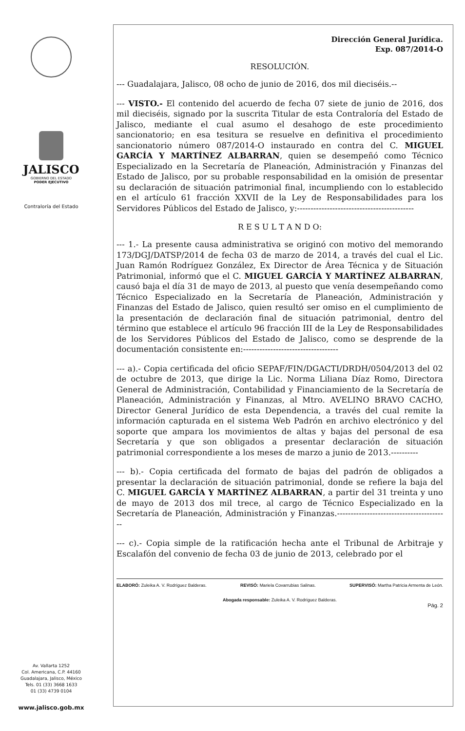JALISCO
GOBIERNO DEL ESTADO
PODER EJECUTIVO
Contraloría del Estado
Av. Vallarta 1252
Col. Americana, C.P. 44160
Guadalajara, Jalisco, México
Tels. 01 (33) 3668 1633
01 (33) 4739 0104
www.jalisco.gob.mx
Dirección General Jurídica.
Exp. 087/2014-O
RESOLUCIÓN.
--- Guadalajara, Jalisco, 08 ocho de junio de 2016, dos mil dieciséis.--
--- VISTO.- El contenido del acuerdo de fecha 07 siete de junio de 2016, dos mil dieciséis, signado por la suscrita Titular de esta Contraloría del Estado de Jalisco, mediante el cual asumo el desahogo de este procedimiento sancionatorio; en esa tesitura se resuelve en definitiva el procedimiento sancionatorio número 087/2014-O instaurado en contra del C. MIGUEL GARCÍA Y MARTÍNEZ ALBARRAN, quien se desempeñó como Técnico Especializado en la Secretaría de Planeación, Administración y Finanzas del Estado de Jalisco, por su probable responsabilidad en la omisión de presentar su declaración de situación patrimonial final, incumpliendo con lo establecido en el artículo 61 fracción XXVII de la Ley de Responsabilidades para los Servidores Públicos del Estado de Jalisco, y:-------------------------------------------
R E S U L T A N D O:
--- 1.- La presente causa administrativa se originó con motivo del memorando 173/DGJ/DATSP/2014 de fecha 03 de marzo de 2014, a través del cual el Lic. Juan Ramón Rodríguez González, Ex Director de Área Técnica y de Situación Patrimonial, informó que el C. MIGUEL GARCÍA Y MARTÍNEZ ALBARRAN, causó baja el día 31 de mayo de 2013, al puesto que venía desempeñando como Técnico Especializado en la Secretaría de Planeación, Administración y Finanzas del Estado de Jalisco, quien resultó ser omiso en el cumplimiento de la presentación de declaración final de situación patrimonial, dentro del término que establece el artículo 96 fracción III de la Ley de Responsabilidades de los Servidores Públicos del Estado de Jalisco, como se desprende de la documentación consistente en:-----------------------------------
--- a).- Copia certificada del oficio SEPAF/FIN/DGACTI/DRDH/0504/2013 del 02 de octubre de 2013, que dirige la Lic. Norma Liliana Díaz Romo, Directora General de Administración, Contabilidad y Financiamiento de la Secretaría de Planeación, Administración y Finanzas, al Mtro. AVELINO BRAVO CACHO, Director General Jurídico de esta Dependencia, a través del cual remite la información capturada en el sistema Web Padrón en archivo electrónico y del soporte que ampara los movimientos de altas y bajas del personal de esa Secretaría y que son obligados a presentar declaración de situación patrimonial correspondiente a los meses de marzo a junio de 2013.----------
--- b).- Copia certificada del formato de bajas del padrón de obligados a presentar la declaración de situación patrimonial, donde se refiere la baja del C. MIGUEL GARCÍA Y MARTÍNEZ ALBARRAN, a partir del 31 treinta y uno de mayo de 2013 dos mil trece, al cargo de Técnico Especializado en la Secretaría de Planeación, Administración y Finanzas.-----------------------------------------
--- c).- Copia simple de la ratificación hecha ante el Tribunal de Arbitraje y Escalafón del convenio de fecha 03 de junio de 2013, celebrado por el
ELABORÓ: Zuleika A. V. Rodríguez Balderas. REVISÓ: Mariela Covarrubias Salinas. SUPERVISÓ: Martha Patricia Armenta de León.
Abogada responsable: Zuleika A. V. Rodríguez Balderas.
Pág. 2